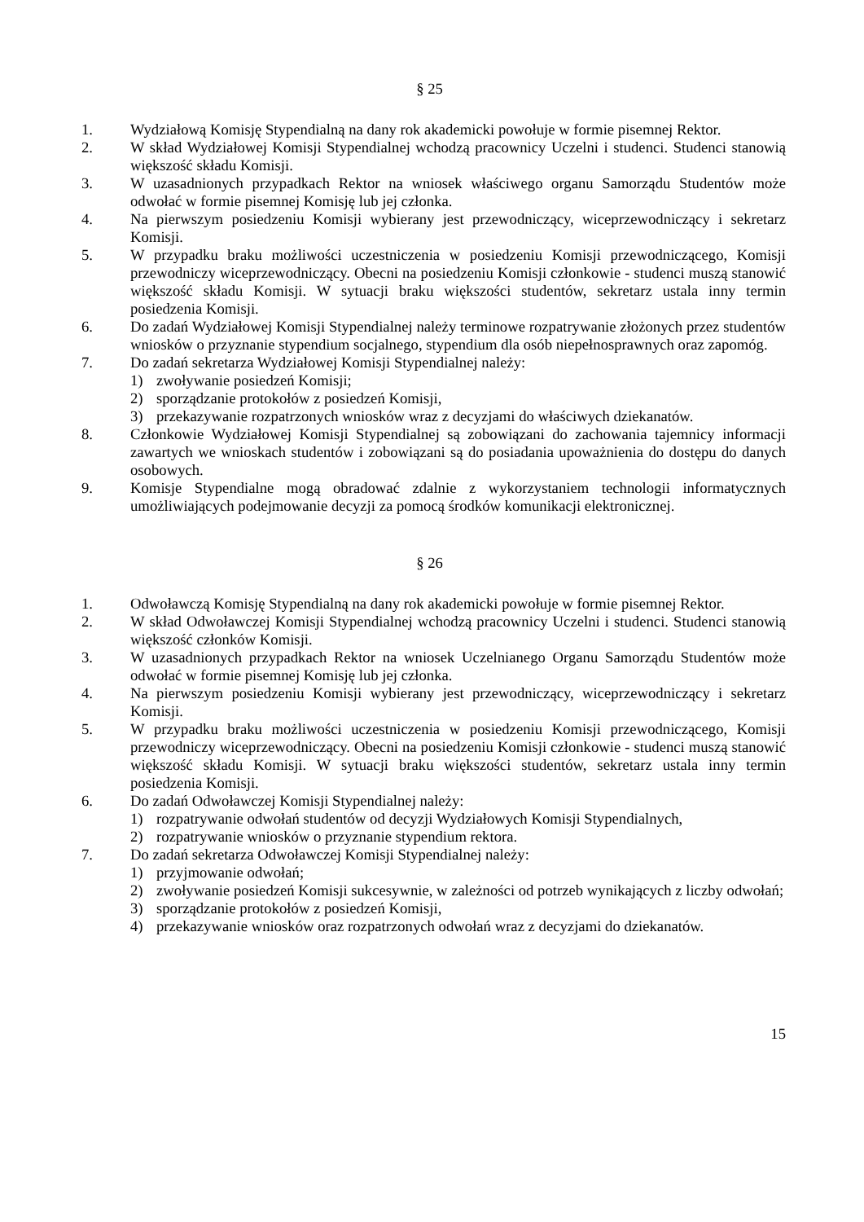§ 25
1. Wydziałową Komisję Stypendialną na dany rok akademicki powołuje w formie pisemnej Rektor.
2. W skład Wydziałowej Komisji Stypendialnej wchodzą pracownicy Uczelni i studenci. Studenci stanowią większość składu Komisji.
3. W uzasadnionych przypadkach Rektor na wniosek właściwego organu Samorządu Studentów może odwołać w formie pisemnej Komisję lub jej członka.
4. Na pierwszym posiedzeniu Komisji wybierany jest przewodniczący, wiceprzewodniczący i sekretarz Komisji.
5. W przypadku braku możliwości uczestniczenia w posiedzeniu Komisji przewodniczącego, Komisji przewodniczy wiceprzewodniczący. Obecni na posiedzeniu Komisji członkowie - studenci muszą stanowić większość składu Komisji. W sytuacji braku większości studentów, sekretarz ustala inny termin posiedzenia Komisji.
6. Do zadań Wydziałowej Komisji Stypendialnej należy terminowe rozpatrywanie złożonych przez studentów wniosków o przyznanie stypendium socjalnego, stypendium dla osób niepełnosprawnych oraz zapomóg.
7. Do zadań sekretarza Wydziałowej Komisji Stypendialnej należy:
1) zwoływanie posiedzeń Komisji;
2) sporządzanie protokołów z posiedzeń Komisji,
3) przekazywanie rozpatrzonych wniosków wraz z decyzjami do właściwych dziekanatów.
8. Członkowie Wydziałowej Komisji Stypendialnej są zobowiązani do zachowania tajemnicy informacji zawartych we wnioskach studentów i zobowiązani są do posiadania upoważnienia do dostępu do danych osobowych.
9. Komisje Stypendialne mogą obradować zdalnie z wykorzystaniem technologii informatycznych umożliwiających podejmowanie decyzji za pomocą środków komunikacji elektronicznej.
§ 26
1. Odwoławczą Komisję Stypendialną na dany rok akademicki powołuje w formie pisemnej Rektor.
2. W skład Odwoławczej Komisji Stypendialnej wchodzą pracownicy Uczelni i studenci. Studenci stanowią większość członków Komisji.
3. W uzasadnionych przypadkach Rektor na wniosek Uczelnianego Organu Samorządu Studentów może odwołać w formie pisemnej Komisję lub jej członka.
4. Na pierwszym posiedzeniu Komisji wybierany jest przewodniczący, wiceprzewodniczący i sekretarz Komisji.
5. W przypadku braku możliwości uczestniczenia w posiedzeniu Komisji przewodniczącego, Komisji przewodniczy wiceprzewodniczący. Obecni na posiedzeniu Komisji członkowie - studenci muszą stanowić większość składu Komisji. W sytuacji braku większości studentów, sekretarz ustala inny termin posiedzenia Komisji.
6. Do zadań Odwoławczej Komisji Stypendialnej należy:
1) rozpatrywanie odwołań studentów od decyzji Wydziałowych Komisji Stypendialnych,
2) rozpatrywanie wniosków o przyznanie stypendium rektora.
7. Do zadań sekretarza Odwoławczej Komisji Stypendialnej należy:
1) przyjmowanie odwołań;
2) zwoływanie posiedzeń Komisji sukcesywnie, w zależności od potrzeb wynikających z liczby odwołań;
3) sporządzanie protokołów z posiedzeń Komisji,
4) przekazywanie wniosków oraz rozpatrzonych odwołań wraz z decyzjami do dziekanatów.
15